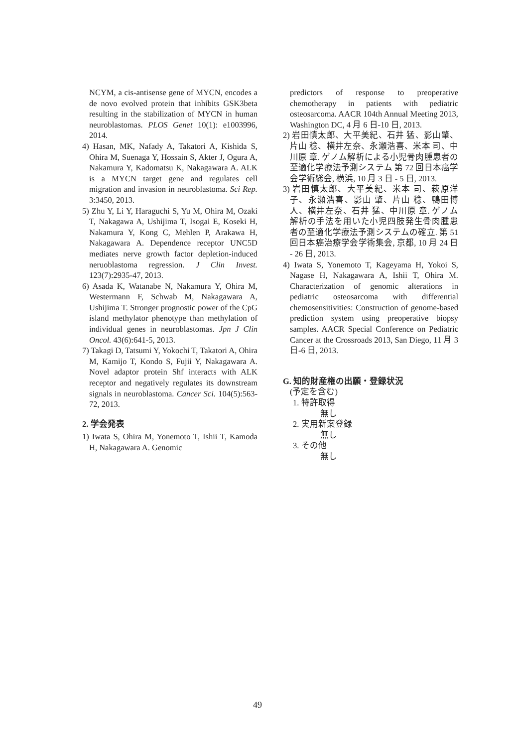NCYM, a cis-antisense gene of MYCN, encodes a de novo evolved protein that inhibits GSK3beta resulting in the stabilization of MYCN in human neuroblastomas. PLOS Genet 10(1): e1003996, 2014.
4) Hasan, MK, Nafady A, Takatori A, Kishida S, Ohira M, Suenaga Y, Hossain S, Akter J, Ogura A, Nakamura Y, Kadomatsu K, Nakagawara A. ALK is a MYCN target gene and regulates cell migration and invasion in neuroblastoma. Sci Rep. 3:3450, 2013.
5) Zhu Y, Li Y, Haraguchi S, Yu M, Ohira M, Ozaki T, Nakagawa A, Ushijima T, Isogai E, Koseki H, Nakamura Y, Kong C, Mehlen P, Arakawa H, Nakagawara A. Dependence receptor UNC5D mediates nerve growth factor depletion-induced neruoblastoma regression. J Clin Invest. 123(7):2935-47, 2013.
6) Asada K, Watanabe N, Nakamura Y, Ohira M, Westermann F, Schwab M, Nakagawara A, Ushijima T. Stronger prognostic power of the CpG island methylator phenotype than methylation of individual genes in neuroblastomas. Jpn J Clin Oncol. 43(6):641-5, 2013.
7) Takagi D, Tatsumi Y, Yokochi T, Takatori A, Ohira M, Kamijo T, Kondo S, Fujii Y, Nakagawara A. Novel adaptor protein Shf interacts with ALK receptor and negatively regulates its downstream signals in neuroblastoma. Cancer Sci. 104(5):563-72, 2013.
2. 学会発表
1) Iwata S, Ohira M, Yonemoto T, Ishii T, Kamoda H, Nakagawara A. Genomic
predictors of response to preoperative chemotherapy in patients with pediatric osteosarcoma. AACR 104th Annual Meeting 2013, Washington DC, 4 月 6 日-10 日, 2013.
2) 岩田慎太郎、大平美紀、石井 猛、影山肇、片山 稔、横井左奈、永瀬浩喜、米本 司、中川原 章. ゲノム解析による小児骨肉腫患者の至適化学療法予測システム 第 72 回日本癌学会学術総会, 横浜, 10 月 3 日 - 5 日, 2013.
3) 岩田慎太郎、大平美紀、米本 司、萩原洋子、永瀬浩喜、影山 肇、片山 稔、鴨田博人、横井左奈、石井 猛、中川原 章. ゲノム解析の手法を用いた小児四肢発生骨肉腫患者の至適化学療法予測システムの確立. 第 51 回日本癌治療学会学術集会, 京都, 10 月 24 日 - 26 日, 2013.
4) Iwata S, Yonemoto T, Kageyama H, Yokoi S, Nagase H, Nakagawara A, Ishii T, Ohira M. Characterization of genomic alterations in pediatric osteosarcoma with differential chemosensitivities: Construction of genome-based prediction system using preoperative biopsy samples. AACR Special Conference on Pediatric Cancer at the Crossroads 2013, San Diego, 11 月 3 日-6 日, 2013.
G. 知的財産権の出願・登録状況
(予定を含む)
1. 特許取得
無し
2. 実用新案登録
無し
3. その他
無し
49